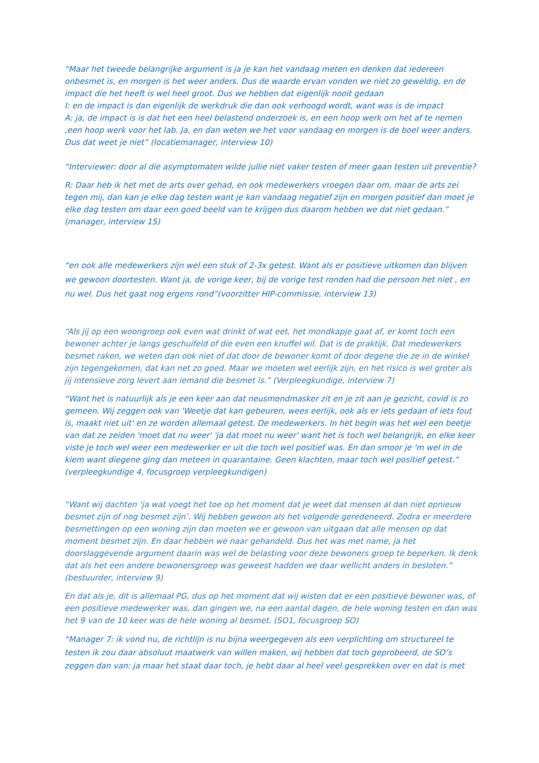“Maar het tweede belangrijke argument is ja je kan het vandaag meten en denken dat iedereen onbesmet is, en morgen is het weer anders. Dus de waarde ervan vonden we niet zo geweldig, en de impact die het heeft is wel heel groot. Dus we hebben dat eigenlijk nooit gedaan
I: en de impact is dan eigenlijk de werkdruk die dan ook verhoogd wordt, want was is de impact
A: ja, de impact is is dat het een heel belastend onderzoek is, en een hoop werk om het af te nemen ,een hoop werk voor het lab. Ja, en dan weten we het voor vandaag en morgen is de boel weer anders. Dus dat weet je niet” (locatiemanager, interview 10)
“Interviewer: door al die asymptomaten wilde jullie niet vaker testen of meer gaan testen uit preventie?
R: Daar heb ik het met de arts over gehad, en ook medewerkers vroegen daar om, maar de arts zei tegen mij, dan kan je elke dag testen want je kan vandaag negatief zijn en morgen positief dan moet je elke dag testen om daar een goed beeld van te krijgen dus daarom hebben we dat niet gedaan.” (manager, interview 15)
“en ook alle medewerkers zijn wel een stuk of 2-3x getest. Want als er positieve uitkomen dan blijven we gewoon doortesten. Want ja, de vorige keer, bij de vorige test ronden had die persoon het niet , en nu wel. Dus het gaat nog ergens rond”(voorzitter HIP-commissie, interview 13)
“Als jij op een woongroep ook even wat drinkt of wat eet, het mondkapje gaat af, er komt toch een bewoner achter je langs geschuifeld of die even een knuffel wil. Dat is de praktijk. Dat medewerkers besmet raken, we weten dan ook niet of dat door de bewoner komt of door degene die ze in de winkel zijn tegengekomen, dat kan net zo goed. Maar we moeten wel eerlijk zijn, en het risico is wel groter als jij intensieve zorg levert aan iemand die besmet is.” (Verpleegkundige, interview 7)
“Want het is natuurlijk als je een keer aan dat neusmondmasker zit en je zit aan je gezicht, covid is zo gemeen. Wij zeggen ook van 'Weetje dat kan gebeuren, wees eerlijk, ook als er iets gedaan of iets fout is, maakt niet uit' en ze worden allemaal getest. De medewerkers. In het begin was het wel een beetje van dat ze zeiden 'moet dat nu weer' 'ja dat moet nu weer' want het is toch wel belangrijk, en elke keer viste je toch wel weer een medewerker er uit die toch wel positief was. En dan smoor je 'm wel in de kiem want diegene ging dan meteen in quarantaine. Geen klachten, maar toch wel positief getest.” (verpleegkundige 4, focusgroep verpleegkundigen)
“Want wij dachten ‘ja wat voegt het toe op het moment dat je weet dat mensen al dan niet opnieuw besmet zijn of nog besmet zijn’. Wij hebben gewoon als het volgende geredeneerd. Zodra er meerdere besmettingen op een woning zijn dan moeten we er gewoon van uitgaan dat alle mensen op dat moment besmet zijn. En daar hebben we naar gehandeld. Dus het was met name, ja het doorslaggevende argument daarin was wel de belasting voor deze bewoners groep te beperken. Ik denk dat als het een andere bewonersgroep was geweest hadden we daar wellicht anders in besloten.” (bestuurder, interview 9)
En dat als je, dit is allemaal PG, dus op het moment dat wij wisten dat er een positieve bewoner was, of een positieve medewerker was, dan gingen we, na een aantal dagen, de hele woning testen en dan was het 9 van de 10 keer was de hele woning al besmet. (SO1, focusgroep SO)
“Manager 7: ik vond nu, de richtlijn is nu bijna weergegeven als een verplichting om structureel te testen ik zou daar absoluut maatwerk van willen maken, wij hebben dat toch geprobeerd, de SO’s zeggen dan van: ja maar het staat daar toch, je hebt daar al heel veel gesprekken over en dat is met